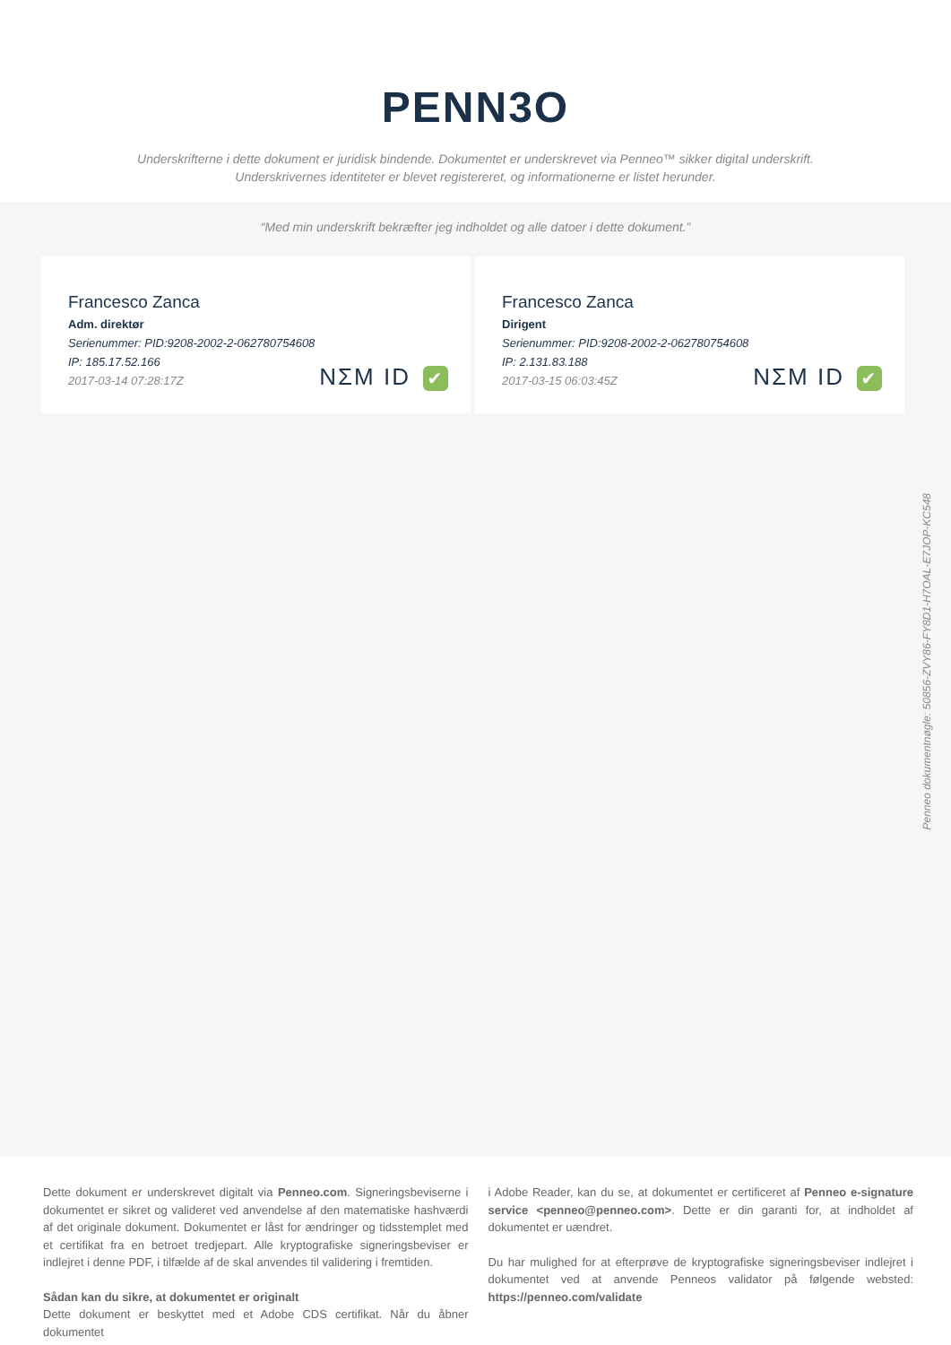PENN3O
Underskrifterne i dette dokument er juridisk bindende. Dokumentet er underskrevet via Penneo™ sikker digital underskrift.
Underskrivernes identiteter er blevet registereret, og informationerne er listet herunder.
“Med min underskrift bekræfter jeg indholdet og alle datoer i dette dokument.”
Francesco Zanca
Adm. direktør
Serienummer: PID:9208-2002-2-062780754608
IP: 185.17.52.166
2017-03-14 07:28:17Z
NΣM ID ✔
Francesco Zanca
Dirigent
Serienummer: PID:9208-2002-2-062780754608
IP: 2.131.83.188
2017-03-15 06:03:45Z
NΣM ID ✔
Penneo dokumentnøgle: 50856-ZVY86-FY8D1-H7OAL-E7JOP-KC548
Dette dokument er underskrevet digitalt via Penneo.com. Signeringsbeviserne i dokumentet er sikret og valideret ved anvendelse af den matematiske hashværdi af det originale dokument. Dokumentet er låst for ændringer og tidsstemplet med et certifikat fra en betroet tredjepart. Alle kryptografiske signeringsbeviser er indlejret i denne PDF, i tilfælde af de skal anvendes til validering i fremtiden.
Sådan kan du sikre, at dokumentet er originalt
Dette dokument er beskyttet med et Adobe CDS certifikat. Når du åbner dokumentet
i Adobe Reader, kan du se, at dokumentet er certificeret af Penneo e-signature service <penneo@penneo.com>. Dette er din garanti for, at indholdet af dokumentet er uændret.
Du har mulighed for at efterprøve de kryptografiske signeringsbeviser indlejret i dokumentet ved at anvende Penneos validator på følgende websted: https://penneo.com/validate